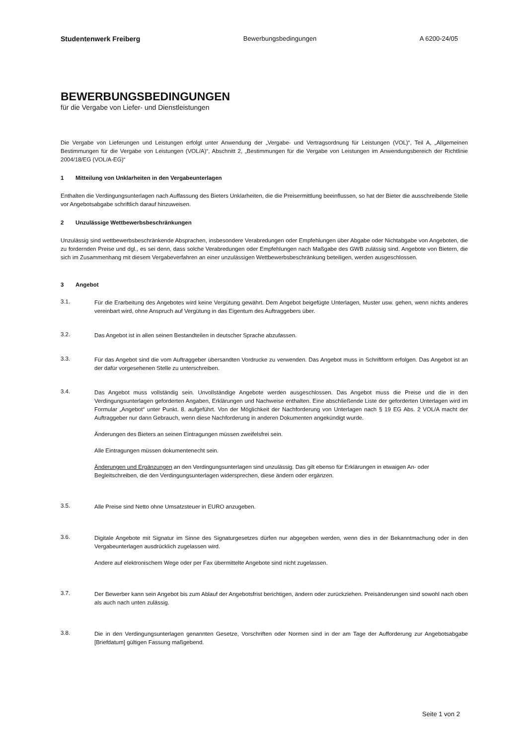Studentenwerk Freiberg Bewerbungsbedingungen A 6200-24/05
BEWERBUNGSBEDINGUNGEN
für die Vergabe von Liefer- und Dienstleistungen
Die Vergabe von Lieferungen und Leistungen erfolgt unter Anwendung der „Vergabe- und Vertragsordnung für Leistungen (VOL)“, Teil A, „Allgemeinen Bestimmungen für die Vergabe von Leistungen (VOL/A)“, Abschnitt 2, „Bestimmungen für die Vergabe von Leistungen im Anwendungsbereich der Richtlinie 2004/18/EG (VOL/A-EG)“
1 Mitteilung von Unklarheiten in den Vergabeunterlagen
Enthalten die Verdingungsunterlagen nach Auffassung des Bieters Unklarheiten, die die Preisermittlung beeinflussen, so hat der Bieter die ausschreibende Stelle vor Angebotsabgabe schriftlich darauf hinzuweisen.
2 Unzulässige Wettbewerbsbeschränkungen
Unzulässig sind wettbewerbsbeschränkende Absprachen, insbesondere Verabredungen oder Empfehlungen über Abgabe oder Nichtabgabe von Angeboten, die zu fordernden Preise und dgl., es sei denn, dass solche Verabredungen oder Empfehlungen nach Maßgabe des GWB zulässig sind. Angebote von Bietern, die sich im Zusammenhang mit diesem Vergabeverfahren an einer unzulässigen Wettbewerbsbeschränkung beteiligen, werden ausgeschlossen.
3 Angebot
3.1.
Für die Erarbeitung des Angebotes wird keine Vergütung gewährt. Dem Angebot beigefügte Unterlagen, Muster usw. gehen, wenn nichts anderes vereinbart wird, ohne Anspruch auf Vergütung in das Eigentum des Auftraggebers über.
3.2.
Das Angebot ist in allen seinen Bestandteilen in deutscher Sprache abzufassen.
3.3.
Für das Angebot sind die vom Auftraggeber übersandten Vordrucke zu verwenden. Das Angebot muss in Schriftform erfolgen. Das Angebot ist an der dafür vorgesehenen Stelle zu unterschreiben.
3.4.
Das Angebot muss vollständig sein. Unvollständige Angebote werden ausgeschlossen. Das Angebot muss die Preise und die in den Verdingungsunterlagen geforderten Angaben, Erklärungen und Nachweise enthalten. Eine abschließende Liste der geforderten Unterlagen wird im Formular „Angebot“ unter Punkt. 8. aufgeführt. Von der Möglichkeit der Nachforderung von Unterlagen nach § 19 EG Abs. 2 VOL/A macht der Auftraggeber nur dann Gebrauch, wenn diese Nachforderung in anderen Dokumenten angekündigt wurde.
Änderungen des Bieters an seinen Eintragungen müssen zweifelsfrei sein.
Alle Eintragungen müssen dokumentenecht sein.
Änderungen und Ergänzungen an den Verdingungsunterlagen sind unzulässig. Das gilt ebenso für Erklärungen in etwaigen An- oder Begleitschreiben, die den Verdingungsunterlagen widersprechen, diese ändern oder ergänzen.
3.5.
Alle Preise sind Netto ohne Umsatzsteuer in EURO anzugeben.
3.6.
Digitale Angebote mit Signatur im Sinne des Signaturgesetzes dürfen nur abgegeben werden, wenn dies in der Bekanntmachung oder in den Vergabeunterlagen ausdrücklich zugelassen wird.
Andere auf elektronischem Wege oder per Fax übermittelte Angebote sind nicht zugelassen.
3.7.
Der Bewerber kann sein Angebot bis zum Ablauf der Angebotsfrist berichtigen, ändern oder zurückziehen. Preisänderungen sind sowohl nach oben als auch nach unten zulässig.
3.8.
Die in den Verdingungsunterlagen genannten Gesetze, Vorschriften oder Normen sind in der am Tage der Aufforderung zur Angebotsabgabe [Briefdatum] gültigen Fassung maßgebend.
Seite 1 von 2